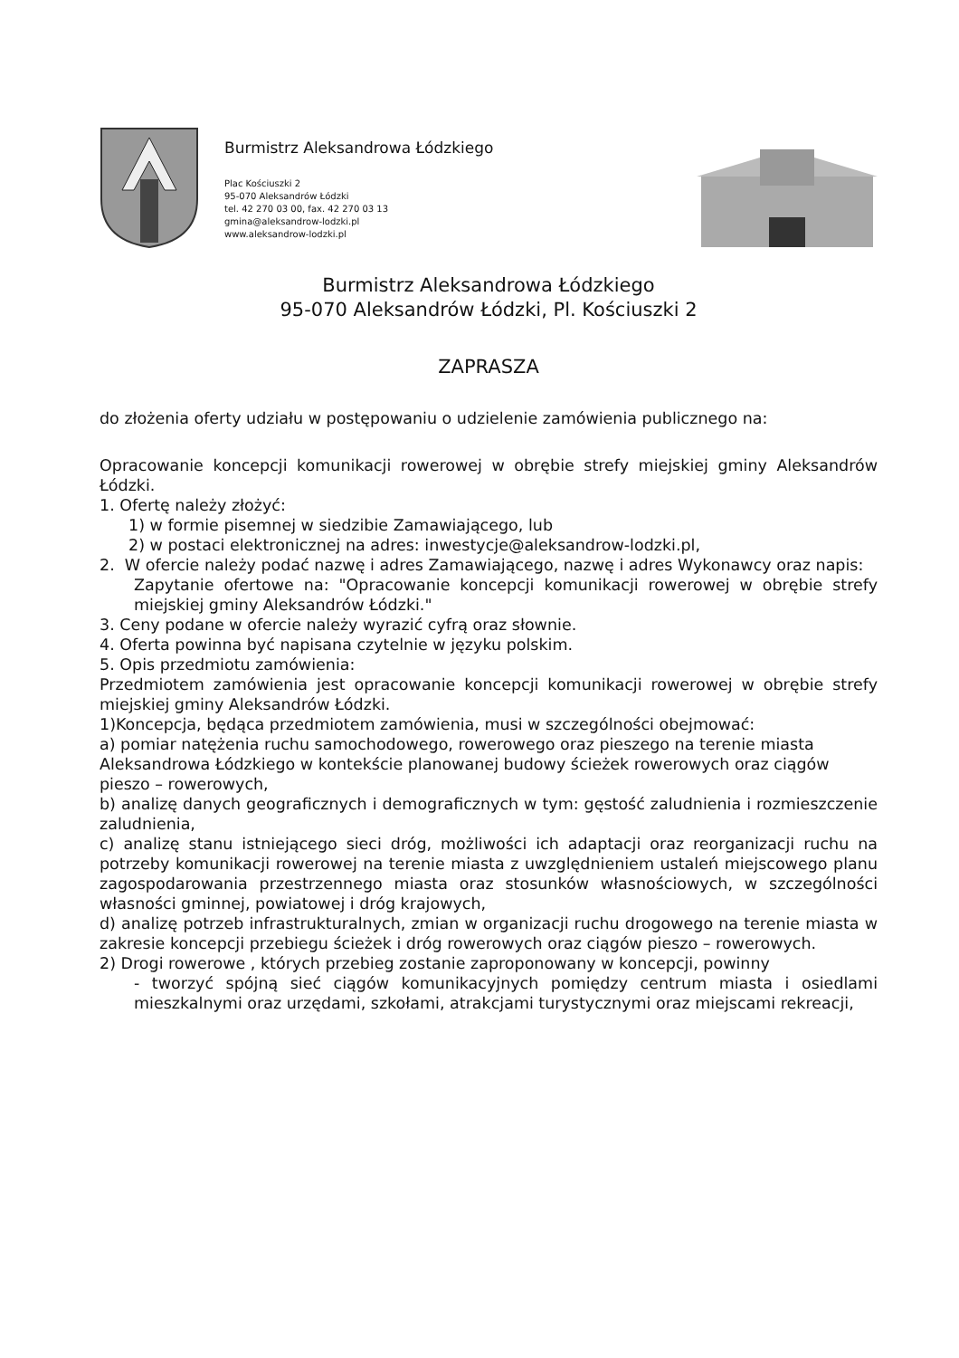Burmistrz Aleksandrowa Łódzkiego
Plac Kościuszki 2
95-070 Aleksandrów Łódzki
tel. 42 270 03 00, fax. 42 270 03 13
gmina@aleksandrow-lodzki.pl
www.aleksandrow-lodzki.pl
Burmistrz Aleksandrowa Łódzkiego
95-070 Aleksandrów Łódzki, Pl. Kościuszki 2
ZAPRASZA
do złożenia oferty udziału w postępowaniu o udzielenie zamówienia publicznego na:
Opracowanie koncepcji komunikacji rowerowej w obrębie strefy miejskiej gminy Aleksandrów Łódzki.
1. Ofertę należy złożyć:
1) w formie pisemnej w siedzibie Zamawiającego, lub
2) w postaci elektronicznej na adres: inwestycje@aleksandrow-lodzki.pl,
2. W ofercie należy podać nazwę i adres Zamawiającego, nazwę i adres Wykonawcy oraz napis:
Zapytanie ofertowe na: "Opracowanie koncepcji komunikacji rowerowej w obrębie strefy miejskiej gminy Aleksandrów Łódzki."
3. Ceny podane w ofercie należy wyrazić cyfrą oraz słownie.
4. Oferta powinna być napisana czytelnie w języku polskim.
5. Opis przedmiotu zamówienia:
Przedmiotem zamówienia jest opracowanie koncepcji komunikacji rowerowej w obrębie strefy miejskiej gminy Aleksandrów Łódzki.
1)Koncepcja, będąca przedmiotem zamówienia, musi w szczególności obejmować:
a) pomiar natężenia ruchu samochodowego, rowerowego oraz pieszego na terenie miasta Aleksandrowa Łódzkiego w kontekście planowanej budowy ścieżek rowerowych oraz ciągów pieszo – rowerowych,
b) analizę danych geograficznych i demograficznych w tym: gęstość zaludnienia i rozmieszczenie zaludnienia,
c) analizę stanu istniejącego sieci dróg, możliwości ich adaptacji oraz reorganizacji ruchu na potrzeby komunikacji rowerowej na terenie miasta z uwzględnieniem ustaleń miejscowego planu zagospodarowania przestrzennego miasta oraz stosunków własnościowych, w szczególności własności gminnej, powiatowej i dróg krajowych,
d) analizę potrzeb infrastrukturalnych, zmian w organizacji ruchu drogowego na terenie miasta w zakresie koncepcji przebiegu ścieżek i dróg rowerowych oraz ciągów pieszo – rowerowych.
2) Drogi rowerowe , których przebieg zostanie zaproponowany w koncepcji, powinny
- tworzyć spójną sieć ciągów komunikacyjnych pomiędzy centrum miasta i osiedlami mieszkalnymi oraz urzędami, szkołami, atrakcjami turystycznymi oraz miejscami rekreacji,